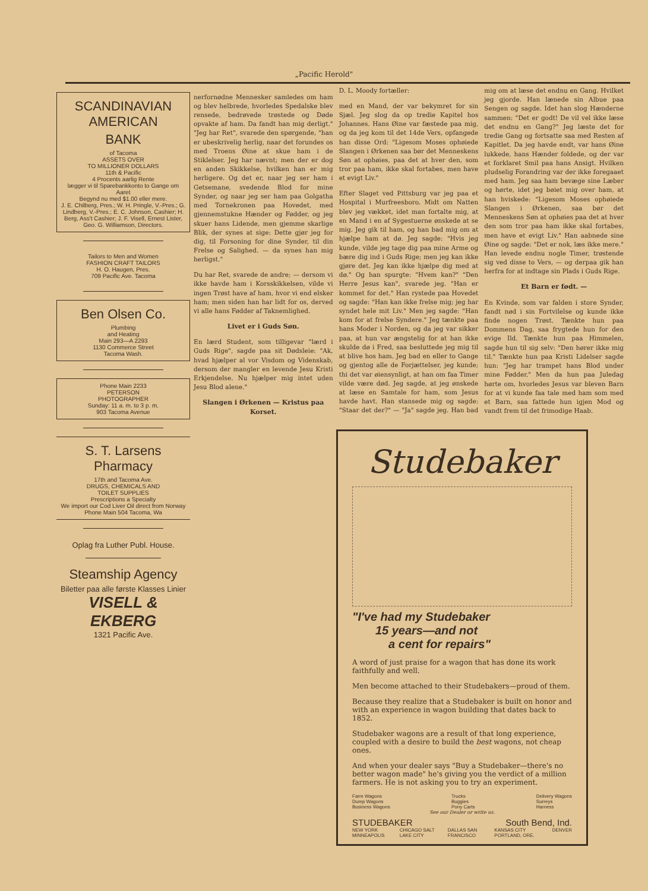„Pacific Herold"
SCANDINAVIAN AMERICAN
BANK
of Tacoma
ASSETS OVER
TO MILLIONER DOLLARS
11th & Pacific
4 Procents aarlig Rente
lægger vi til Sparebankkonto to Gange om Aaret
Begynd nu med $1.00 eller mere.
J. E. Chilberg, Pres.; W. H. Pringle, V.-Pres.; G. Lindberg, V.-Pres.; E. C. Johnson, Cashier; H. Berg, Ass't Cashier; J. F. Visell, Ernest Lister, Geo. G. Williamson, Directors.
Tailors to Men and Women
FASHION CRAFT TAILORS
H. O. Haugen, Pres.
709 Pacific Ave. Tacoma
Ben Olsen Co.
Plumbing
and Heating
Main 293—A 2293
1130 Commerce Street
Tacoma Wash.
Phone Main 2233
PETERSON
PHOTOGRAPHER
Sunday: 11 a. m. to 3 p. m.
903 Tacoma Avenue
S. T. Larsens Pharmacy
17th and Tacoma Ave.
DRUGS, CHEMICALS AND
TOILET SUPPLIES
Prescriptions a Specialty
We import our Cod Liver Oil direct from Norway
Phone Main 504 Tacoma, Wa
Oplag fra Luther Publ. House.
Steamship Agency
Biletter paa alle første Klasses Linier
VISELL & EKBERG
1321 Pacific Ave.
nerfornødne Mennesker samledes om ham og blev helbrede, hvorledes Spedalske blev rensede, bedrøvede trøstede og Døde opvakte af ham. Da fandt han mig derligt." "Jeg har Ret", svarede den spørgende, "han er ubeskrivelig herlig, naar det forundes os med Troens Øine at skue ham i de Stiklelser. Jeg har nævnt; men der er dog en anden Skikkelse, hvilken han er mig herligere. Og det er, naar jeg ser ham i Getsemane, svedende Blod for mine Synder, og naar jeg ser ham paa Golgatha med Tornekronen paa Hovedet, med gjennemstukne Hænder og Fødder, og jeg skuer hans Lidende, men gjemme skarlige Blik, der synes at sige: Dette gjør jeg for dig, til Forsoning for dine Synder, til din Frelse og Salighed. — da synes han mig herligst."
Du har Ret, svarede de andre; — dersom vi ikke havde ham i Korsskikkelsen, vilde vi ingen Trøst have af ham, hvor vi end elsker ham; men siden han har lidt for os, derved vi alle hans Fødder af Taknemlighed.
Livet er i Guds Søn.
En lærd Student, som tilligevar "lærd i Guds Rige", sagde paa sit Dødsleie: "Ak, hvad hjælper al vor Visdom og Videnskab, dersom der mangler en levende Jesu Kristi Erkjendelse. Nu hjælper mig intet uden Jesu Blod alene."
Slangen i Ørkenen — Kristus paa Korset.
D. L. Moody fortæller:
med en Mand, der var bekymret for sin Sjæl. Jeg slog da op tredie Kapitel hos Johannes. Hans Øine var fæstede paa mig, og da jeg kom til det 14de Vers, opfangede han disse Ord: "Ligesom Moses ophøiede Slangen i Ørkenen saa bør det Menneskens Søn at ophøies, paa det at hver den, som tror paa ham, ikke skal fortabes, men have et evigt Liv."
Efter Slaget ved Pittsburg var jeg paa et Hospital i Murfreesboro. Midt om Natten blev jeg vækket, idet man fortalte mig, at en Mand i en af Sygestuerne ønskede at se mig. Jeg gik til ham, og han bad mig om at hjælpe ham at dø. Jeg sagde: "Hvis jeg kunde, vilde jeg tage dig paa mine Arme og bære dig ind i Guds Rige; men jeg kan ikke gjøre det. Jeg kan ikke hjælpe dig med at dø." Og han spurgte: "Hvem kan?" "Den Herre Jesus kan", svarede jeg. "Han er kommet for det." Han rystede paa Hovedet og sagde: "Han kan ikke frelse mig; jeg har syndet hele mit Liv." Men jeg sagde: "Han kom for at frelse Syndere." Jeg tænkte paa hans Moder i Norden, og da jeg var sikker paa, at hun var ængstelig for at han ikke skulde dø i Fred, saa besluttede jeg mig til at blive hos ham. Jeg bad en eller to Gange og gjentog alle de Forjættelser, jeg kunde; thi det var øiensynligt, at han om faa Timer vilde være død. Jeg sagde, at jeg ønskede at læse en Samtale for ham, som Jesus havde havt. Han stansede mig og sagde: "Staar det der?" — "Ja" sagde jeg. Han bad mig om at læse det endnu en Gang. Hvilket jeg gjorde. Han lænede sin Albue paa Sengen og sagde. Idet han slog Hænderne sammen: "Det er godt! De vil vel ikke læse det endnu en Gang?" Jeg læste det for tredie Gang og fortsatte saa med Resten af Kapitlet. Da jeg havde endt, var hans Øine lukkede, hans Hænder foldede, og der var et forklaret Smil paa hans Ansigt. Hvilken pludselig Forandring var der ikke foregaaet med ham. Jeg saa ham bevæge sine Læber og hørte, idet jeg bøiet mig over ham, at han hviskede: "Ligesom Moses ophøiede Slangen i Ørkenen, saa bør det Menneskens Søn at ophøies paa det at hver den som tror paa ham ikke skal fortabes, men have et evigt Liv." Han aabnede sine Øine og sagde: "Det er nok, læs ikke mere." Han levede endnu nogle Timer, trøstende sig ved disse to Vers, — og derpaa gik han herfra for at indtage sin Plads i Guds Rige.
Et Barn er født. —
En Kvinde, som var falden i store Synder, fandt nød i sin Fortvilelse og kunde ikke finde nogen Trøst. Tænkte hun paa Dommens Dag, saa frygtede hun for den evige Ild. Tænkte hun paa Himmelen, sagde hun til sig selv: "Den hører ikke mig til." Tænkte hun paa Kristi Lidelser sagde hun: "Jeg har trampet hans Blod under mine Fødder." Men da hun paa Juledag hørte om, hvorledes Jesus var bleven Barn for at vi kunde faa tale med ham som med et Barn, saa fattede hun igjen Mod og vandt frem til det frimodige Haab.
Studebaker
"I've had my Studebaker
15 years—and not
a cent for repairs"
A word of just praise for a wagon that has done its work faithfully and well.
Men become attached to their Studebakers—proud of them.
Because they realize that a Studebaker is built on honor and with an experience in wagon building that dates back to 1852.
Studebaker wagons are a result of that long experience, coupled with a desire to build the best wagons, not cheap ones.
And when your dealer says "Buy a Studebaker—there's no better wagon made" he's giving you the verdict of a million farmers. He is not asking you to try an experiment.
Farm Wagons
Dump Wagons
Business Wagons Trucks
Buggies
Pony Carts Delivery Wagons
Surreys
Harness
See our Dealer or write us.
STUDEBAKER South Bend, Ind.
NEW YORK MINNEAPOLIS CHICAGO SALT LAKE CITY DALLAS SAN FRANCISCO KANSAS CITY PORTLAND, ORE. DENVER